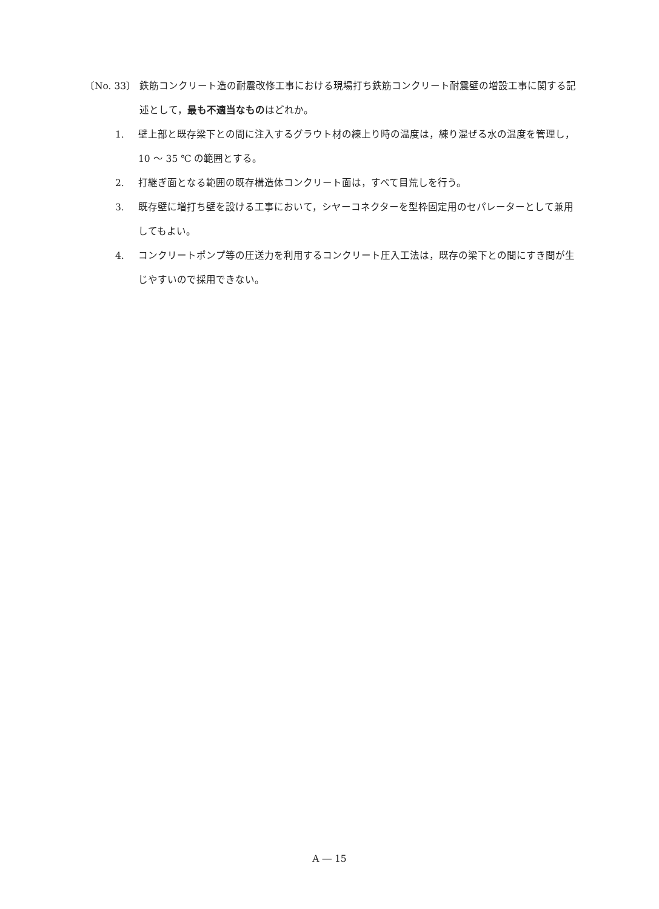〔No. 33〕 鉄筋コンクリート造の耐震改修工事における現場打ち鉄筋コンクリート耐震壁の増設工事に関する記述として，最も不適当なものはどれか。
1. 壁上部と既存梁下との間に注入するグラウト材の練上り時の温度は，練り混ぜる水の温度を管理し，10 ～ 35 ℃ の範囲とする。
2. 打継ぎ面となる範囲の既存構造体コンクリート面は，すべて目荒しを行う。
3. 既存壁に増打ち壁を設ける工事において，シヤーコネクターを型枠固定用のセパレーターとして兼用してもよい。
4. コンクリートポンプ等の圧送力を利用するコンクリート圧入工法は，既存の梁下との間にすき間が生じやすいので採用できない。
A ― 15